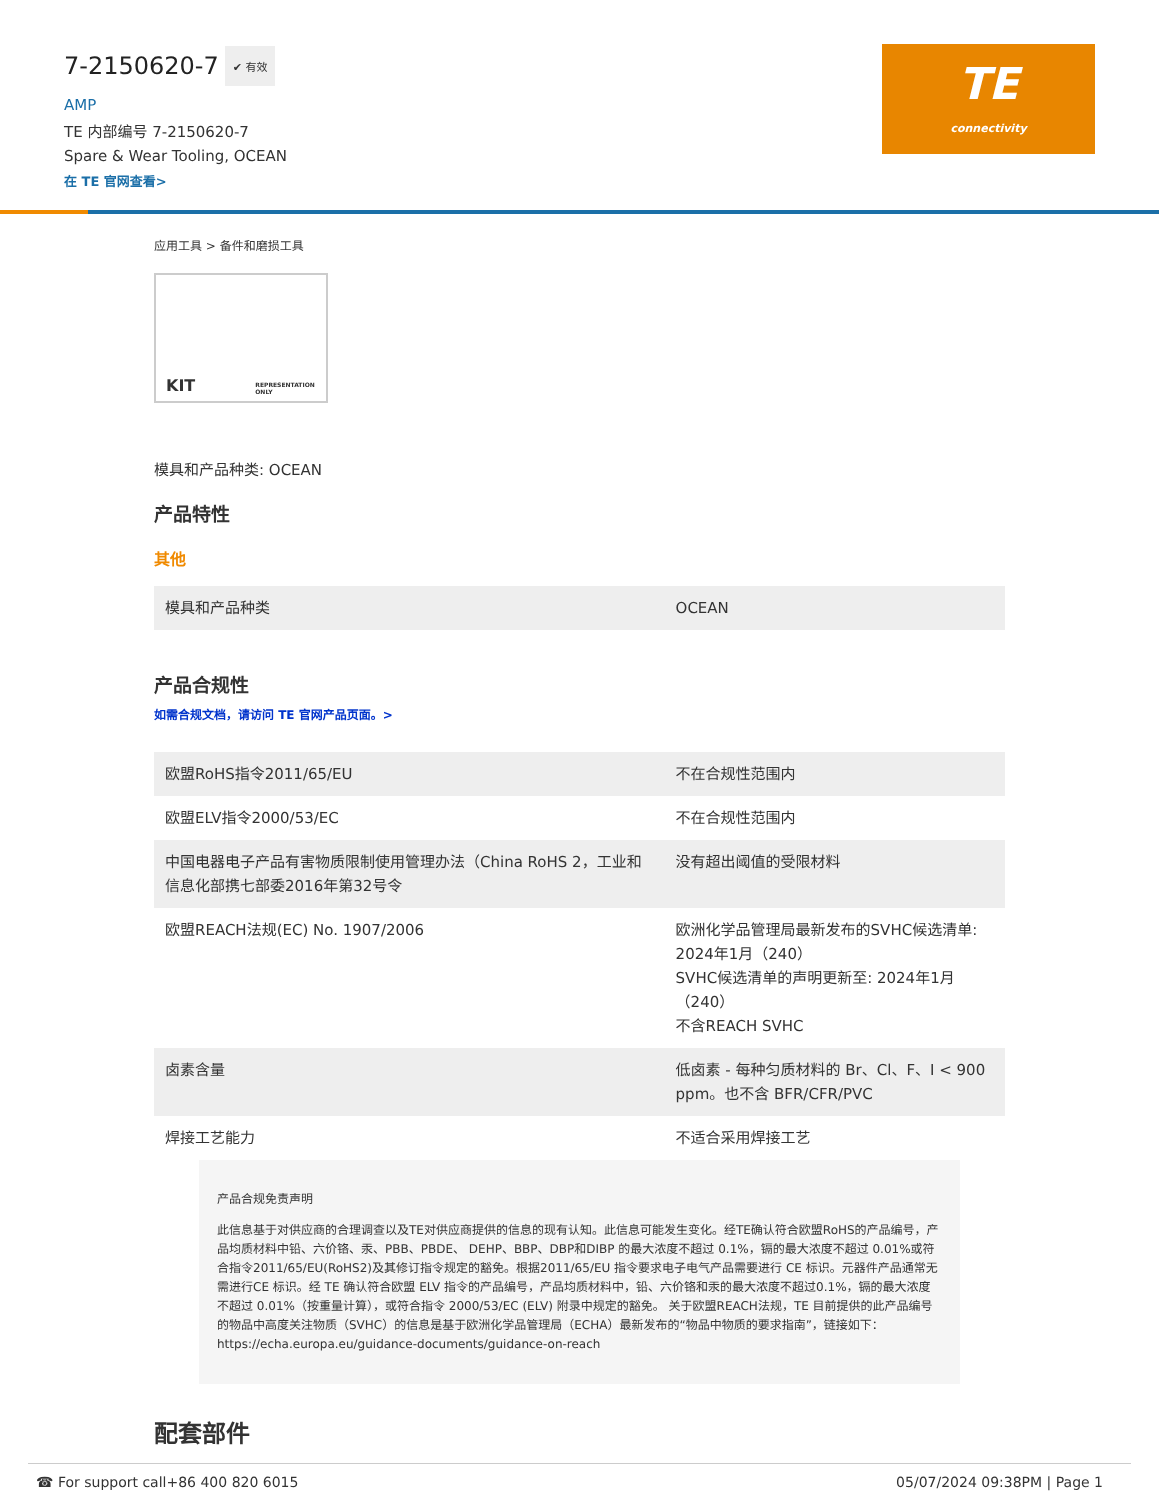7-2150620-7 ✔ 有效
AMP
TE 内部编号 7-2150620-7
Spare & Wear Tooling, OCEAN
在 TE 官网查看>
TE
connectivity
应用工具 > 备件和磨损工具
KIT REPRESENTATION ONLY
模具和产品种类: OCEAN
产品特性
其他
| 模具和产品种类 | OCEAN |
产品合规性
如需合规文档，请访问 TE 官网产品页面。>
| 欧盟RoHS指令2011/65/EU | 不在合规性范围内 |
| 欧盟ELV指令2000/53/EC | 不在合规性范围内 |
| 中国电器电子产品有害物质限制使用管理办法（China RoHS 2，工业和信息化部携七部委2016年第32号令 | 没有超出阈值的受限材料 |
| 欧盟REACH法规(EC) No. 1907/2006 | 欧洲化学品管理局最新发布的SVHC候选清单: 2024年1月（240） SVHC候选清单的声明更新至: 2024年1月（240） 不含REACH SVHC |
| 卤素含量 | 低卤素 - 每种匀质材料的 Br、Cl、F、I < 900 ppm。也不含 BFR/CFR/PVC |
| 焊接工艺能力 | 不适合采用焊接工艺 |
产品合规免责声明
此信息基于对供应商的合理调查以及TE对供应商提供的信息的现有认知。此信息可能发生变化。经TE确认符合欧盟RoHS的产品编号，产品均质材料中铅、六价铬、汞、PBB、PBDE、 DEHP、BBP、DBP和DIBP 的最大浓度不超过 0.1%，镉的最大浓度不超过 0.01%或符合指令2011/65/EU(RoHS2)及其修订指令规定的豁免。根据2011/65/EU 指令要求电子电气产品需要进行 CE 标识。元器件产品通常无需进行CE 标识。经 TE 确认符合欧盟 ELV 指令的产品编号，产品均质材料中，铅、六价铬和汞的最大浓度不超过0.1%，镉的最大浓度不超过 0.01%（按重量计算），或符合指令 2000/53/EC (ELV) 附录中规定的豁免。 关于欧盟REACH法规，TE 目前提供的此产品编号的物品中高度关注物质（SVHC）的信息是基于欧洲化学品管理局（ECHA）最新发布的“物品中物质的要求指南”，链接如下：https://echa.europa.eu/guidance-documents/guidance-on-reach
配套部件
☎ For support call+86 400 820 6015 05/07/2024 09:38PM | Page 1